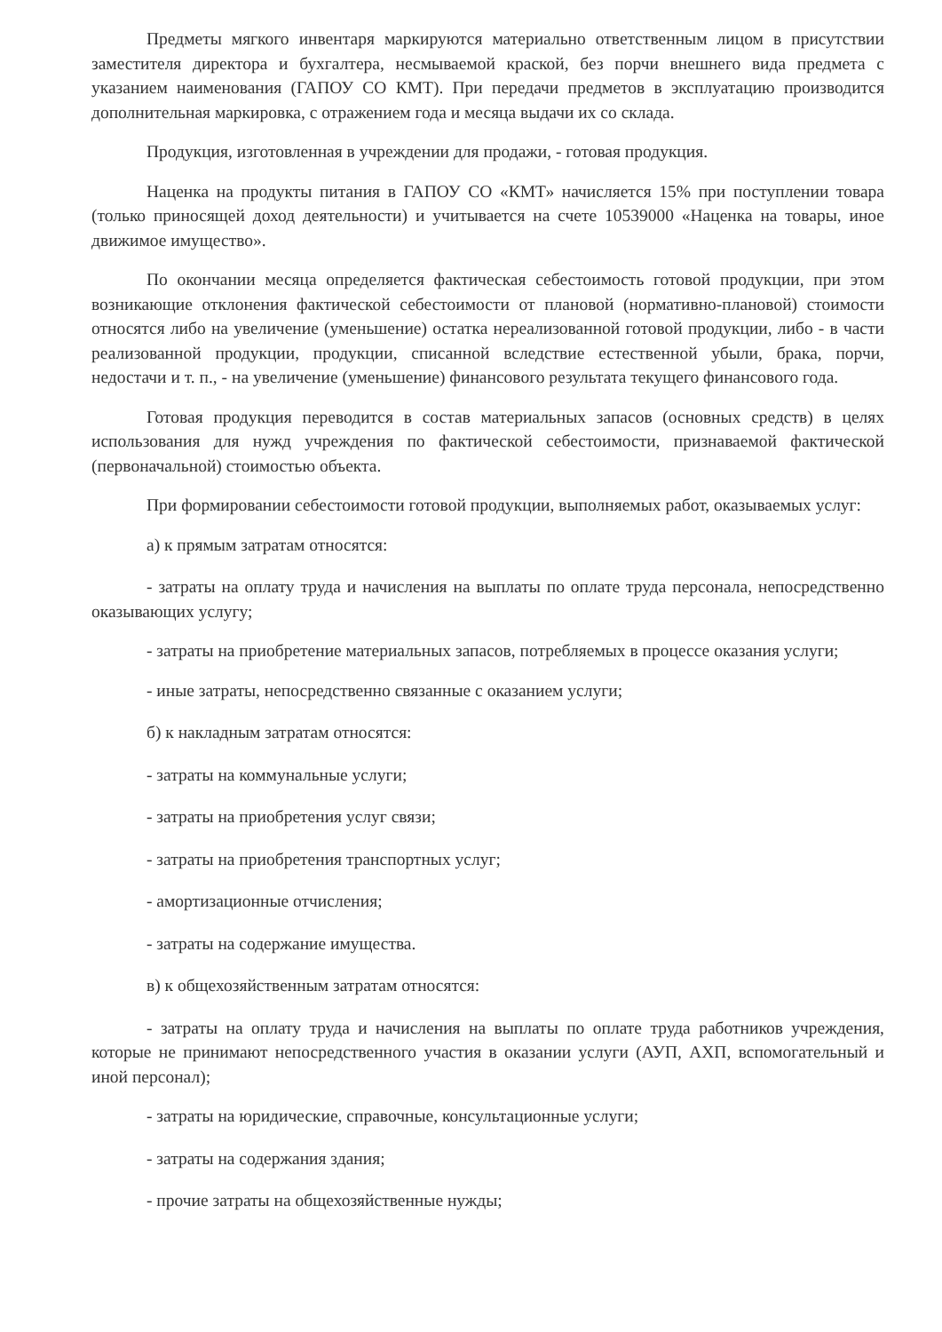Предметы мягкого инвентаря маркируются материально ответственным лицом в присутствии заместителя директора и бухгалтера, несмываемой краской, без порчи внешнего вида предмета с указанием наименования (ГАПОУ СО КМТ). При передачи предметов в эксплуатацию производится дополнительная маркировка, с отражением года и месяца выдачи их со склада.
Продукция, изготовленная в учреждении для продажи, - готовая продукция.
Наценка на продукты питания в ГАПОУ СО «КМТ» начисляется 15% при поступлении товара (только приносящей доход деятельности) и учитывается на счете 10539000 «Наценка на товары, иное движимое имущество».
По окончании месяца определяется фактическая себестоимость готовой продукции, при этом возникающие отклонения фактической себестоимости от плановой (нормативно-плановой) стоимости относятся либо на увеличение (уменьшение) остатка нереализованной готовой продукции, либо - в части реализованной продукции, продукции, списанной вследствие естественной убыли, брака, порчи, недостачи и т. п., - на увеличение (уменьшение) финансового результата текущего финансового года.
Готовая продукция переводится в состав материальных запасов (основных средств) в целях использования для нужд учреждения по фактической себестоимости, признаваемой фактической (первоначальной) стоимостью объекта.
При формировании себестоимости готовой продукции, выполняемых работ, оказываемых услуг:
а) к прямым затратам относятся:
- затраты на оплату труда и начисления на выплаты по оплате труда персонала, непосредственно оказывающих услугу;
- затраты на приобретение материальных запасов, потребляемых в процессе оказания услуги;
- иные затраты, непосредственно связанные с оказанием услуги;
б) к накладным затратам относятся:
- затраты на коммунальные услуги;
- затраты на приобретения услуг связи;
- затраты на приобретения транспортных услуг;
- амортизационные отчисления;
- затраты на содержание имущества.
в) к общехозяйственным затратам относятся:
- затраты на оплату труда и начисления на выплаты по оплате труда работников учреждения, которые не принимают непосредственного участия в оказании услуги (АУП, АХП, вспомогательный и иной персонал);
- затраты на юридические, справочные, консультационные услуги;
- затраты на содержания здания;
- прочие затраты на общехозяйственные нужды;